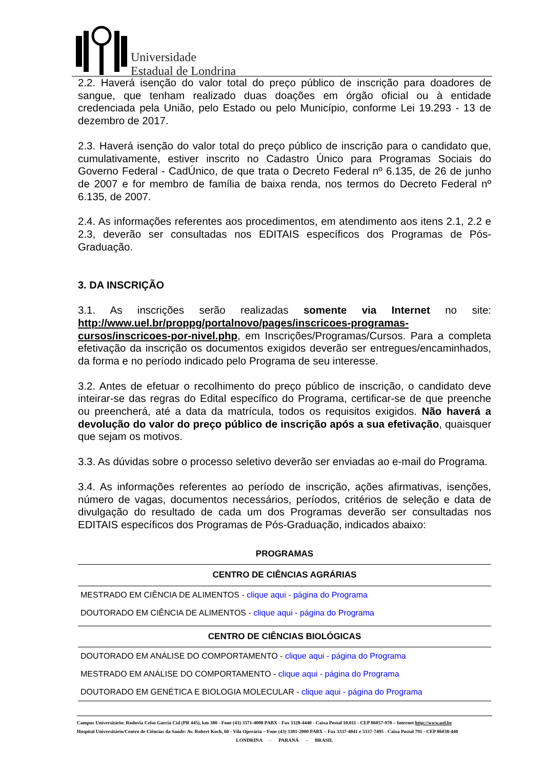Universidade
Estadual de Londrina
2.2. Haverá isenção do valor total do preço público de inscrição para doadores de sangue, que tenham realizado duas doações em órgão oficial ou à entidade credenciada pela União, pelo Estado ou pelo Município, conforme Lei 19.293 - 13 de dezembro de 2017.
2.3. Haverá isenção do valor total do preço público de inscrição para o candidato que, cumulativamente, estiver inscrito no Cadastro Único para Programas Sociais do Governo Federal - CadÚnico, de que trata o Decreto Federal nº 6.135, de 26 de junho de 2007 e for membro de família de baixa renda, nos termos do Decreto Federal nº 6.135, de 2007.
2.4. As informações referentes aos procedimentos, em atendimento aos itens 2.1, 2.2 e 2.3, deverão ser consultadas nos EDITAIS específicos dos Programas de Pós-Graduação.
3. DA INSCRIÇÃO
3.1. As inscrições serão realizadas somente via Internet no site: http://www.uel.br/proppg/portalnovo/pages/inscricoes-programas-cursos/inscricoes-por-nivel.php, em Inscrições/Programas/Cursos. Para a completa efetivação da inscrição os documentos exigidos deverão ser entregues/encaminhados, da forma e no período indicado pelo Programa de seu interesse.
3.2. Antes de efetuar o recolhimento do preço público de inscrição, o candidato deve inteirar-se das regras do Edital específico do Programa, certificar-se de que preenche ou preencherá, até a data da matrícula, todos os requisitos exigidos. Não haverá a devolução do valor do preço público de inscrição após a sua efetivação, quaisquer que sejam os motivos.
3.3. As dúvidas sobre o processo seletivo deverão ser enviadas ao e-mail do Programa.
3.4. As informações referentes ao período de inscrição, ações afirmativas, isenções, número de vagas, documentos necessários, períodos, critérios de seleção e data de divulgação do resultado de cada um dos Programas deverão ser consultadas nos EDITAIS específicos dos Programas de Pós-Graduação, indicados abaixo:
| PROGRAMAS |
| --- |
| CENTRO DE CIÊNCIAS AGRÁRIAS |
| MESTRADO EM CIÊNCIA DE ALIMENTOS - clique aqui - página do Programa |
| DOUTORADO EM CIÊNCIA DE ALIMENTOS - clique aqui - página do Programa |
| CENTRO DE CIÊNCIAS BIOLÓGICAS |
| DOUTORADO EM ANÁLISE DO COMPORTAMENTO - clique aqui - página do Programa |
| MESTRADO EM ANÁLISE DO COMPORTAMENTO - clique aqui - página do Programa |
| DOUTORADO EM GENÉTICA E BIOLOGIA MOLECULAR - clique aqui - página do Programa |
Campus Universitário: Rodovia Celso Garcia Cid (PR 445), km 380 - Fone (43) 3371-4000 PABX - Fax 3328-4440 - Caixa Postal 10.011 - CEP 86057-970 – Internet http://www.uel.br
Hospital Universitário/Centro de Ciências da Saúde: Av. Robert Koch, 60 - Vila Operária – Fone (43) 3381-2000 PABX – Fax 3337-4041 e 3337-7495 - Caixa Postal 791 - CEP 86038-440
LONDRINA - PARANÁ - BRASIL